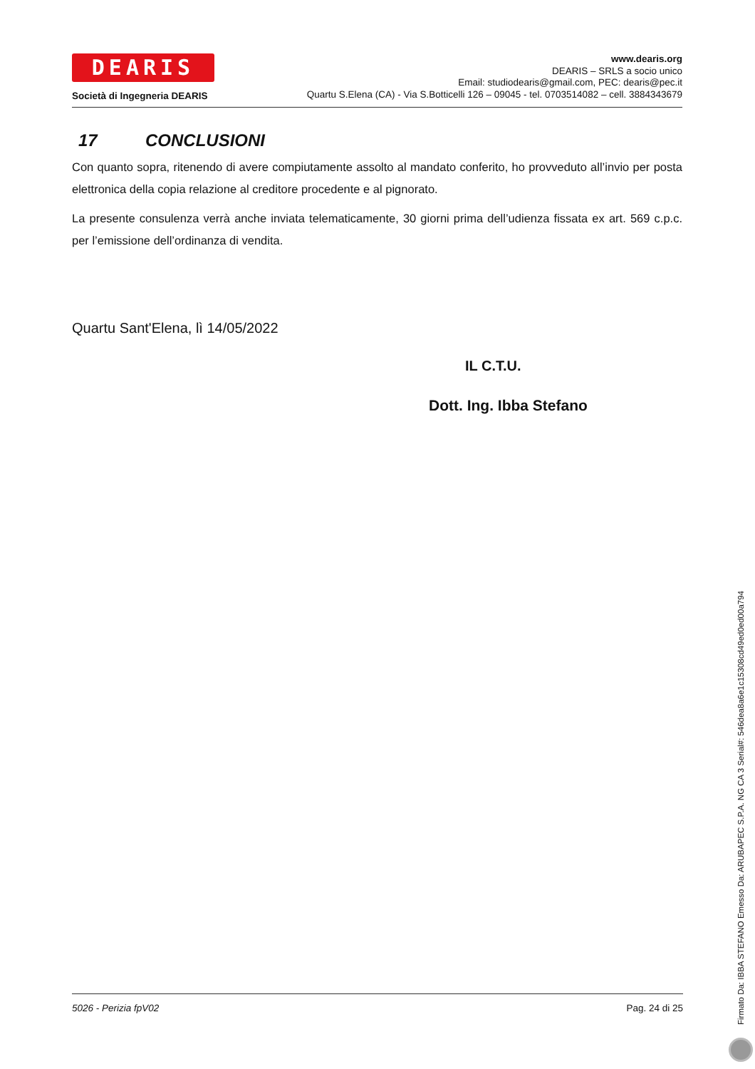DEARIS
Società di Ingegneria DEARIS
www.dearis.org
DEARIS – SRLS a socio unico
Email: studiodearis@gmail.com, PEC: dearis@pec.it
Quartu S.Elena (CA) - Via S.Botticelli 126 – 09045 - tel. 0703514082 – cell. 3884343679
17 CONCLUSIONI
Con quanto sopra, ritenendo di avere compiutamente assolto al mandato conferito, ho provveduto all’invio per posta elettronica della copia relazione al creditore procedente e al pignorato.
La presente consulenza verrà anche inviata telematicamente, 30 giorni prima dell’udienza fissata ex art. 569 c.p.c. per l’emissione dell’ordinanza di vendita.
Quartu Sant'Elena, lì 14/05/2022
IL C.T.U.
Dott. Ing. Ibba Stefano
5026 - Perizia fpV02 Pag. 24 di 25
Firmato Da: IBBA STEFANO Emesso Da: ARUBAPEC S.P.A. NG CA 3 Serial#: 546dea8a6e1c15308cd49ed0ed00a794